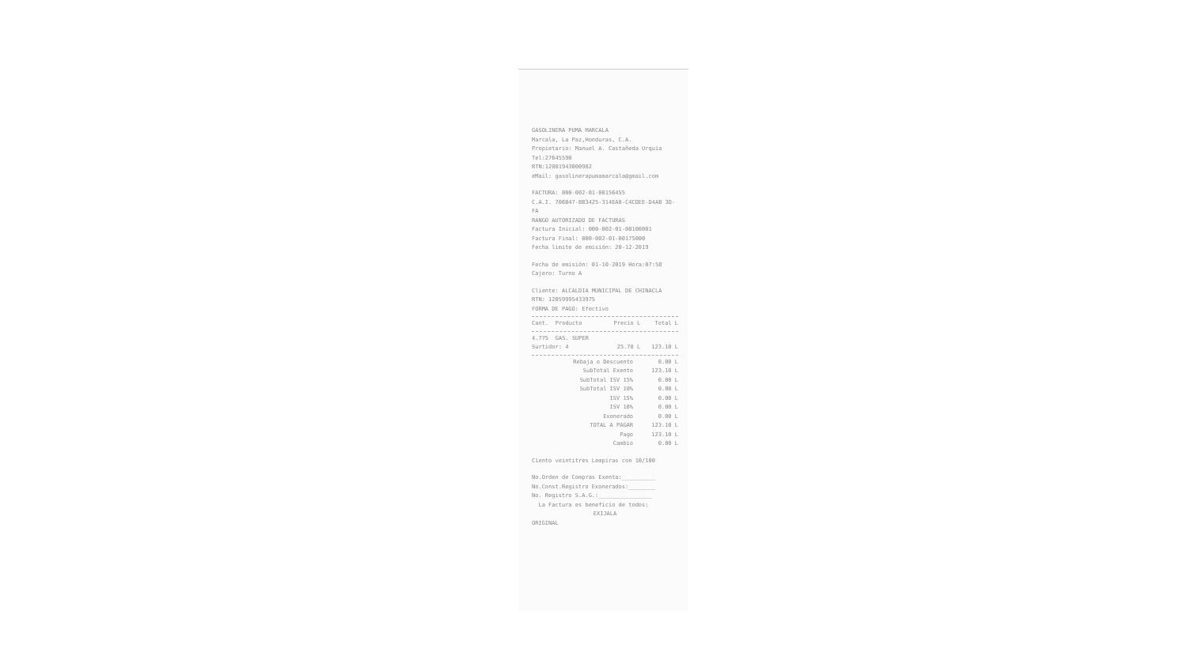GASOLINERA PUMA MARCALA
Marcala, La Paz,Honduras, C.A.
Propietario: Manuel A. Castañeda Urquia
Tel:27645590
RTN:12081943000982
eMail: gasolinerapumamarcala@gmail.com
FACTURA: 000-002-01-00156455
C.A.I. 706B47-BB3425-314EA8-C4CDEE-D4AB 3D-FA
RANGO AUTORIZADO DE FACTURAS
Factura Inicial: 000-002-01-00100001
Factura Final: 000-002-01-00175000
Fecha limite de emisión: 20-12-2019
Fecha de emisión: 01-10-2019 Hora:07:58
Cajero: Turno A
Cliente: ALCALDIA MUNICIPAL DE CHINACLA
RTN: 12059995433975
FORMA DE PAGO: Efectivo
| Cant. | Producto | Precio L | Total L |
| --- | --- | --- | --- |
| 4.775 | GAS. SUPER | | |
| Surtidor: 4 | | 25.78 L | 123.10 L |
| Rebaja o Descuento | 0.00 L |
| SubTotal Exento | 123.10 L |
| SubTotal ISV 15% | 0.00 L |
| SubTotal ISV 18% | 0.00 L |
| ISV 15% | 0.00 L |
| ISV 18% | 0.00 L |
| Exonerado | 0.00 L |
| TOTAL A PAGAR | 123.10 L |
| Pago | 123.10 L |
| Cambio | 0.00 L |
Ciento veintitres Lempiras con 10/100
No.Orden de Compras Exenta:__________
No.Const.Registro Exonerados:________
No. Registro S.A.G.:________________
La Factura es beneficio de todos:
EXIJALA
ORIGINAL